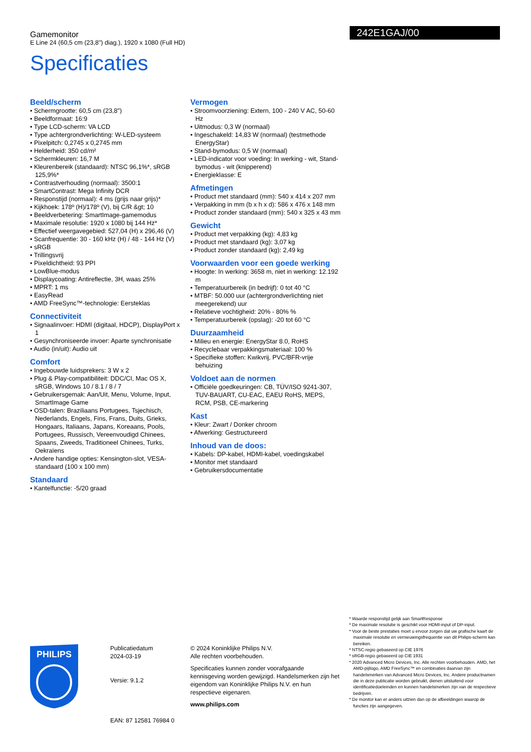Gamemonitor
E Line 24 (60,5 cm (23,8") diag.), 1920 x 1080 (Full HD)
Specificaties
242E1GAJ/00
Beeld/scherm
• Schermgrootte: 60,5 cm (23,8")
• Beeldformaat: 16:9
• Type LCD-scherm: VA LCD
• Type achtergrondverlichting: W-LED-systeem
• Pixelpitch: 0,2745 x 0,2745 mm
• Helderheid: 350 cd/m²
• Schermkleuren: 16,7 M
• Kleurenbereik (standaard): NTSC 96,1%*, sRGB 125,9%*
• Contrastverhouding (normaal): 3500:1
• SmartContrast: Mega Infinity DCR
• Responstijd (normaal): 4 ms (grijs naar grijs)*
• Kijkhoek: 178º (H)/178º (V), bij C/R &gt; 10
• Beeldverbetering: SmartImage-gamemodus
• Maximale resolutie: 1920 x 1080 bij 144 Hz*
• Effectief weergavegebied: 527,04 (H) x 296,46 (V)
• Scanfrequentie: 30 - 160 kHz (H) / 48 - 144 Hz (V)
• sRGB
• Trillingsvrij
• Pixeldichtheid: 93 PPI
• LowBlue-modus
• Displaycoating: Antireflectie, 3H, waas 25%
• MPRT: 1 ms
• EasyRead
• AMD FreeSync™-technologie: Eersteklas
Connectiviteit
• Signaalinvoer: HDMI (digitaal, HDCP), DisplayPort x 1
• Gesynchroniseerde invoer: Aparte synchronisatie
• Audio (in/uit): Audio uit
Comfort
• Ingebouwde luidsprekers: 3 W x 2
• Plug & Play-compatibiliteit: DDC/CI, Mac OS X, sRGB, Windows 10 / 8.1 / 8 / 7
• Gebruikersgemak: Aan/Uit, Menu, Volume, Input, SmartImage Game
• OSD-talen: Braziliaans Portugees, Tsjechisch, Nederlands, Engels, Fins, Frans, Duits, Grieks, Hongaars, Italiaans, Japans, Koreaans, Pools, Portugees, Russisch, Vereenvoudigd Chinees, Spaans, Zweeds, Traditioneel Chinees, Turks, Oekraïens
• Andere handige opties: Kensington-slot, VESA-standaard (100 x 100 mm)
Standaard
• Kantelfunctie: -5/20 graad
Vermogen
• Stroomvoorziening: Extern, 100 - 240 V AC, 50-60 Hz
• Uitmodus: 0,3 W (normaal)
• Ingeschakeld: 14,83 W (normaal) (testmethode EnergyStar)
• Stand-bymodus: 0,5 W (normaal)
• LED-indicator voor voeding: In werking - wit, Stand-bymodus - wit (knipperend)
• Energieklasse: E
Afmetingen
• Product met standaard (mm): 540 x 414 x 207 mm
• Verpakking in mm (b x h x d): 586 x 476 x 148 mm
• Product zonder standaard (mm): 540 x 325 x 43 mm
Gewicht
• Product met verpakking (kg): 4,83 kg
• Product met standaard (kg): 3,07 kg
• Product zonder standaard (kg): 2,49 kg
Voorwaarden voor een goede werking
• Hoogte: In werking: 3658 m, niet in werking: 12.192 m
• Temperatuurbereik (in bedrijf): 0 tot 40 °C
• MTBF: 50.000 uur (achtergrondverlichting niet meegerekend) uur
• Relatieve vochtigheid: 20% - 80% %
• Temperatuurbereik (opslag): -20 tot 60 °C
Duurzaamheid
• Milieu en energie: EnergyStar 8.0, RoHS
• Recyclebaar verpakkingsmateriaal: 100 %
• Specifieke stoffen: Kwikvrij, PVC/BFR-vrije behuizing
Voldoet aan de normen
• Officiële goedkeuringen: CB, TÜV/ISO 9241-307, TUV-BAUART, CU-EAC, EAEU RoHS, MEPS, RCM, PSB, CE-markering
Kast
• Kleur: Zwart / Donker chroom
• Afwerking: Gestructureerd
Inhoud van de doos:
• Kabels: DP-kabel, HDMI-kabel, voedingskabel
• Monitor met standaard
• Gebruikersdocumentatie
* Waarde responstijd gelijk aan SmartResponse
* De maximale resolutie is geschikt voor HDMI-input of DP-input.
* Voor de beste prestaties moet u ervoor zorgen dat uw grafische kaart de maximale resolutie en vernieuwingsfrequentie van dit Philips-scherm kan bereiken.
* NTSC-regio gebaseerd op CIE 1976
* sRGB-regio gebaseerd op CIE 1931
* 2020 Advanced Micro Devices, Inc. Alle rechten voorbehouden. AMD, het AMD-pijllogo, AMD FreeSync™ en combinaties daarvan zijn handelsmerken van Advanced Micro Devices, Inc. Andere productnamen die in deze publicatie worden gebruikt, dienen uitsluitend voor identificatiedoeleinden en kunnen handelsmerken zijn van de respectieve bedrijven.
* De monitor kan er anders uitzien dan op de afbeeldingen waarop de functies zijn aangegeven.
PHILIPS
Publicatiedatum
2024-03-19
Versie: 9.1.2
EAN: 87 12581 76984 0
© 2024 Koninklijke Philips N.V.
Alle rechten voorbehouden.
Specificaties kunnen zonder voorafgaande kennisgeving worden gewijzigd. Handelsmerken zijn het eigendom van Koninklijke Philips N.V. en hun respectieve eigenaren.
www.philips.com